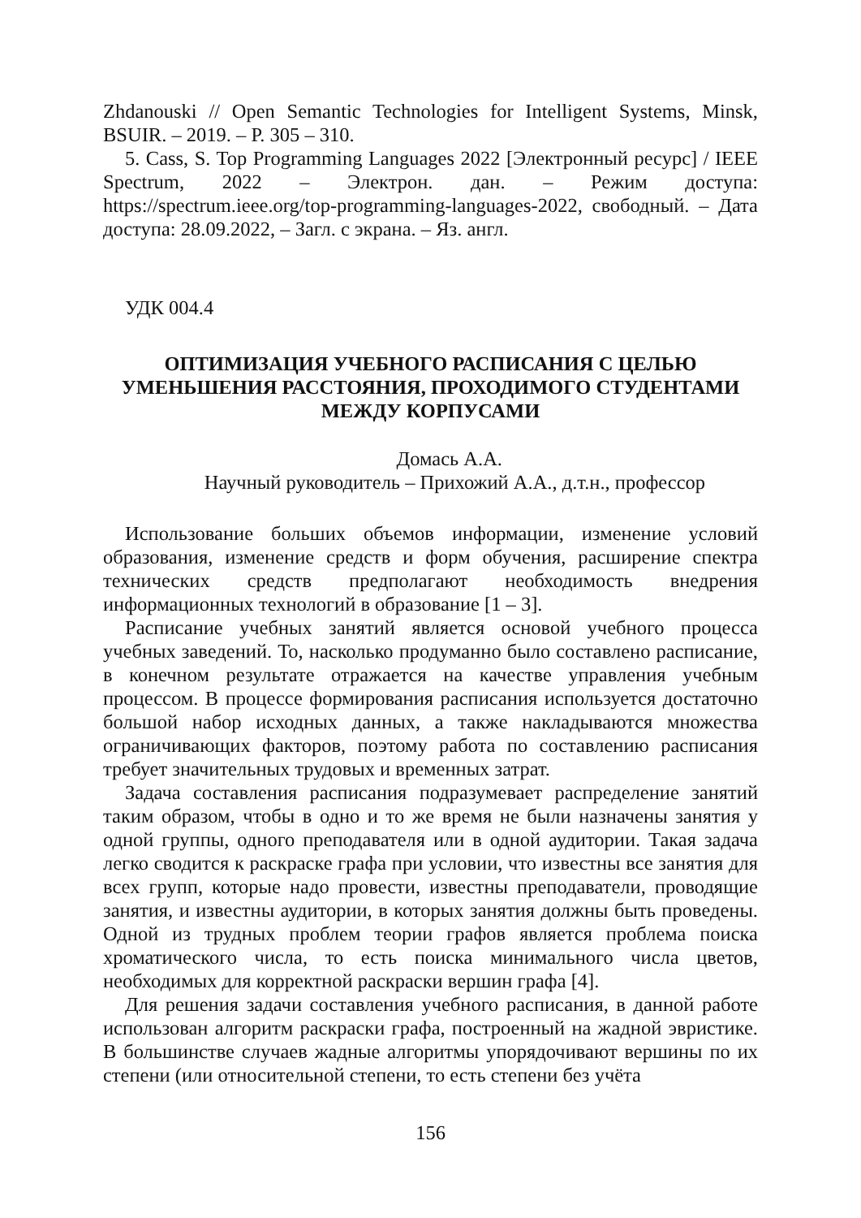Zhdanouski // Open Semantic Technologies for Intelligent Systems, Minsk, BSUIR. – 2019. – P. 305 – 310.
5. Cass, S. Top Programming Languages 2022 [Электронный ресурс] / IEEE Spectrum, 2022 – Электрон. дан. – Режим доступа: https://spectrum.ieee.org/top-programming-languages-2022, свободный. – Дата доступа: 28.09.2022, – Загл. с экрана. – Яз. англ.
УДК 004.4
ОПТИМИЗАЦИЯ УЧЕБНОГО РАСПИСАНИЯ С ЦЕЛЬЮ УМЕНЬШЕНИЯ РАССТОЯНИЯ, ПРОХОДИМОГО СТУДЕНТАМИ МЕЖДУ КОРПУСАМИ
Домась А.А.
Научный руководитель – Прихожий А.А., д.т.н., профессор
Использование больших объемов информации, изменение условий образования, изменение средств и форм обучения, расширение спектра технических средств предполагают необходимость внедрения информационных технологий в образование [1 – 3].
Расписание учебных занятий является основой учебного процесса учебных заведений. То, насколько продуманно было составлено расписание, в конечном результате отражается на качестве управления учебным процессом. В процессе формирования расписания используется достаточно большой набор исходных данных, а также накладываются множества ограничивающих факторов, поэтому работа по составлению расписания требует значительных трудовых и временных затрат.
Задача составления расписания подразумевает распределение занятий таким образом, чтобы в одно и то же время не были назначены занятия у одной группы, одного преподавателя или в одной аудитории. Такая задача легко сводится к раскраске графа при условии, что известны все занятия для всех групп, которые надо провести, известны преподаватели, проводящие занятия, и известны аудитории, в которых занятия должны быть проведены. Одной из трудных проблем теории графов является проблема поиска хроматического числа, то есть поиска минимального числа цветов, необходимых для корректной раскраски вершин графа [4].
Для решения задачи составления учебного расписания, в данной работе использован алгоритм раскраски графа, построенный на жадной эвристике. В большинстве случаев жадные алгоритмы упорядочивают вершины по их степени (или относительной степени, то есть степени без учёта
156